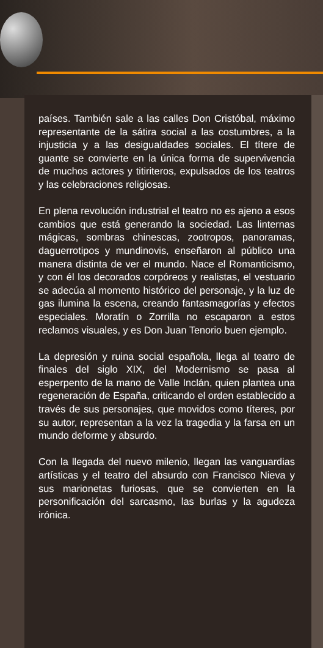países. También sale a las calles Don Cristóbal, máximo representante de la sátira social a las costumbres, a la injusticia y a las desigualdades sociales. El títere de guante se convierte en la única forma de supervivencia de muchos actores y titiriteros, expulsados de los teatros y las celebraciones religiosas.
En plena revolución industrial el teatro no es ajeno a esos cambios que está generando la sociedad. Las linternas mágicas, sombras chinescas, zootropos, panoramas, daguerrotipos y mundinovis, enseñaron al público una manera distinta de ver el mundo. Nace el Romanticismo, y con él los decorados corpóreos y realistas, el vestuario se adecúa al momento histórico del personaje, y la luz de gas ilumina la escena, creando fantasmagorías y efectos especiales. Moratín o Zorrilla no escaparon a estos reclamos visuales, y es Don Juan Tenorio buen ejemplo.
La depresión y ruina social española, llega al teatro de finales del siglo XIX, del Modernismo se pasa al esperpento de la mano de Valle Inclán, quien plantea una regeneración de España, criticando el orden establecido a través de sus personajes, que movidos como títeres, por su autor, representan a la vez la tragedia y la farsa en un mundo deforme y absurdo.
Con la llegada del nuevo milenio, llegan las vanguardias artísticas y el teatro del absurdo con Francisco Nieva y sus marionetas furiosas, que se convierten en la personificación del sarcasmo, las burlas y la agudeza irónica.